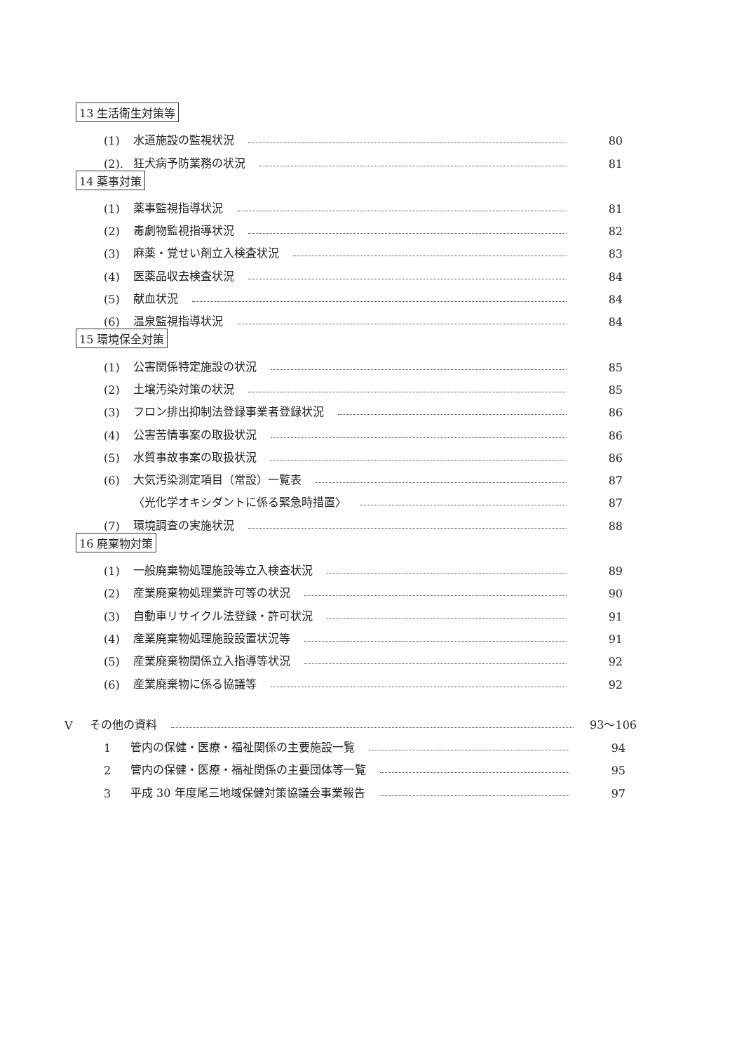13 生活衛生対策等
(1) 水道施設の監視状況 80
(2). 狂犬病予防業務の状況 81
14 薬事対策
(1) 薬事監視指導状況 81
(2) 毒劇物監視指導状況 82
(3) 麻薬・覚せい剤立入検査状況 83
(4) 医薬品収去検査状況 84
(5) 献血状況 84
(6) 温泉監視指導状況 84
15 環境保全対策
(1) 公害関係特定施設の状況 85
(2) 土壌汚染対策の状況 85
(3) フロン排出抑制法登録事業者登録状況 86
(4) 公害苦情事案の取扱状況 86
(5) 水質事故事案の取扱状況 86
(6) 大気汚染測定項目（常設）一覧表 87
〈光化学オキシダントに係る緊急時措置〉 87
(7) 環境調査の実施状況 88
16 廃棄物対策
(1) 一般廃棄物処理施設等立入検査状況 89
(2) 産業廃棄物処理業許可等の状況 90
(3) 自動車リサイクル法登録・許可状況 91
(4) 産業廃棄物処理施設設置状況等 91
(5) 産業廃棄物関係立入指導等状況 92
(6) 産業廃棄物に係る協議等 92
Ⅴ その他の資料 93～106
1 管内の保健・医療・福祉関係の主要施設一覧 94
2 管内の保健・医療・福祉関係の主要団体等一覧 95
3 平成 30 年度尾三地域保健対策協議会事業報告 97